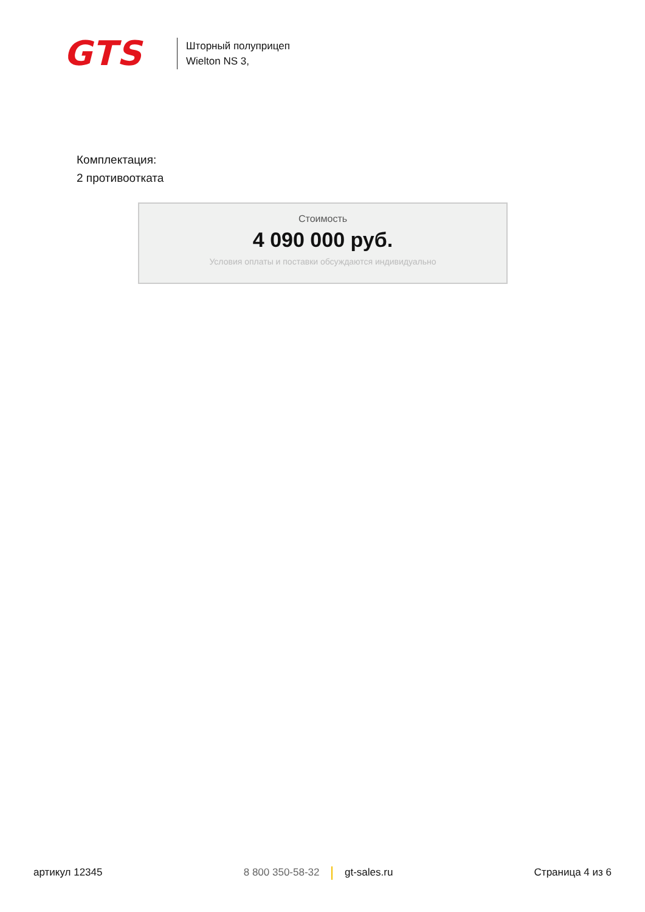GTS
Шторный полуприцеп
Wielton NS 3,
Комплектация:
2 противоотката
Стоимость
4 090 000 руб.
Условия оплаты и поставки обсуждаются индивидуально
артикул 12345 8 800 350-58-32 gt-sales.ru Страница 4 из 6